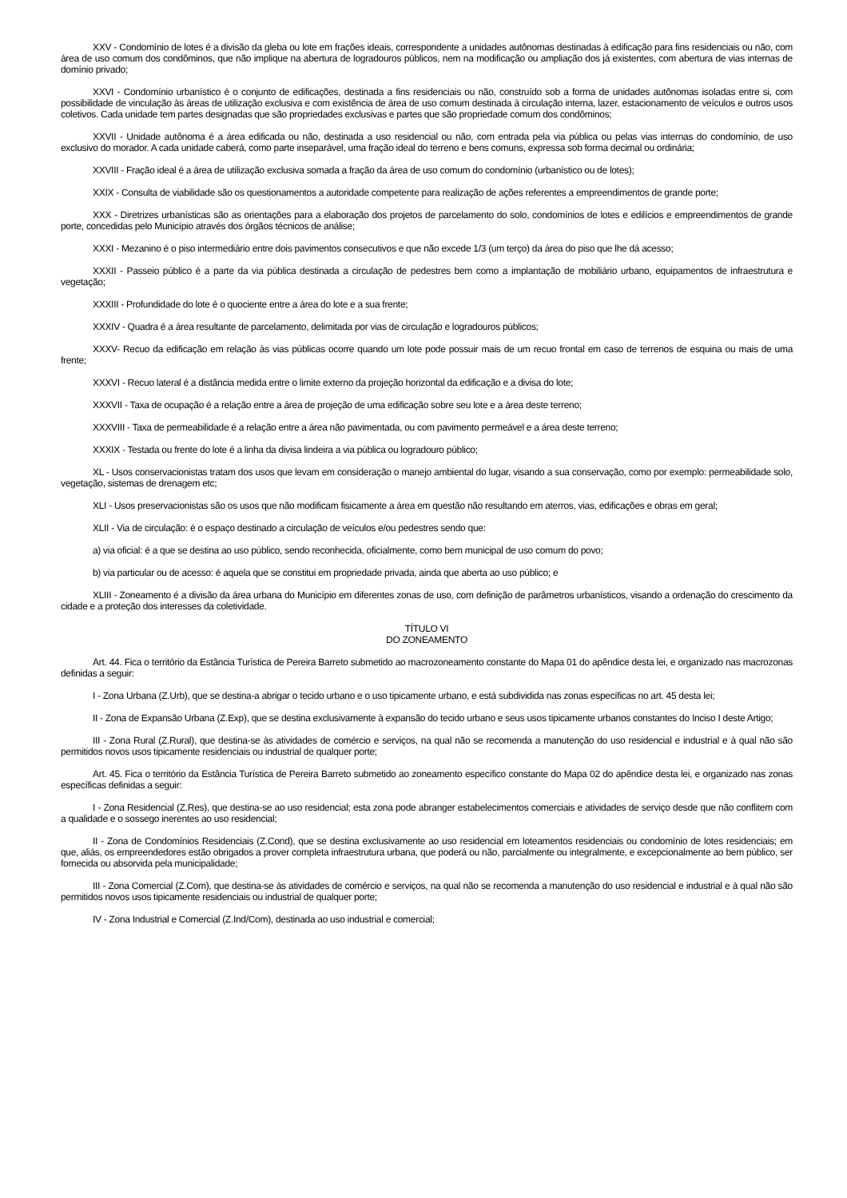XXV - Condomínio de lotes é a divisão da gleba ou lote em frações ideais, correspondente a unidades autônomas destinadas à edificação para fins residenciais ou não, com área de uso comum dos condôminos, que não implique na abertura de logradouros públicos, nem na modificação ou ampliação dos já existentes, com abertura de vias internas de domínio privado;
XXVI - Condomínio urbanístico é o conjunto de edificações, destinada a fins residenciais ou não, construído sob a forma de unidades autônomas isoladas entre si, com possibilidade de vinculação às áreas de utilização exclusiva e com existência de área de uso comum destinada à circulação interna, lazer, estacionamento de veículos e outros usos coletivos. Cada unidade tem partes designadas que são propriedades exclusivas e partes que são propriedade comum dos condôminos;
XXVII - Unidade autônoma é a área edificada ou não, destinada a uso residencial ou não, com entrada pela via pública ou pelas vias internas do condomínio, de uso exclusivo do morador. A cada unidade caberá, como parte inseparável, uma fração ideal do terreno e bens comuns, expressa sob forma decimal ou ordinária;
XXVIII - Fração ideal é a área de utilização exclusiva somada a fração da área de uso comum do condomínio (urbanístico ou de lotes);
XXIX - Consulta de viabilidade são os questionamentos a autoridade competente para realização de ações referentes a empreendimentos de grande porte;
XXX - Diretrizes urbanísticas são as orientações para a elaboração dos projetos de parcelamento do solo, condomínios de lotes e edilícios e empreendimentos de grande porte, concedidas pelo Município através dos órgãos técnicos de análise;
XXXI - Mezanino é o piso intermediário entre dois pavimentos consecutivos e que não excede 1/3 (um terço) da área do piso que lhe dá acesso;
XXXII - Passeio público é a parte da via pública destinada a circulação de pedestres bem como a implantação de mobiliário urbano, equipamentos de infraestrutura e vegetação;
XXXIII - Profundidade do lote é o quociente entre a área do lote e a sua frente;
XXXIV - Quadra é a área resultante de parcelamento, delimitada por vias de circulação e logradouros públicos;
XXXV- Recuo da edificação em relação às vias públicas ocorre quando um lote pode possuir mais de um recuo frontal em caso de terrenos de esquina ou mais de uma frente;
XXXVI - Recuo lateral é a distância medida entre o limite externo da projeção horizontal da edificação e a divisa do lote;
XXXVII - Taxa de ocupação é a relação entre a área de projeção de uma edificação sobre seu lote e a área deste terreno;
XXXVIII - Taxa de permeabilidade é a relação entre a área não pavimentada, ou com pavimento permeável e a área deste terreno;
XXXIX - Testada ou frente do lote é a linha da divisa lindeira a via pública ou logradouro público;
XL - Usos conservacionistas tratam dos usos que levam em consideração o manejo ambiental do lugar, visando a sua conservação, como por exemplo: permeabilidade solo, vegetação, sistemas de drenagem etc;
XLI - Usos preservacionistas são os usos que não modificam fisicamente a área em questão não resultando em aterros, vias, edificações e obras em geral;
XLII - Via de circulação: é o espaço destinado a circulação de veículos e/ou pedestres sendo que:
a) via oficial: é a que se destina ao uso público, sendo reconhecida, oficialmente, como bem municipal de uso comum do povo;
b) via particular ou de acesso: é aquela que se constitui em propriedade privada, ainda que aberta ao uso público; e
XLIII - Zoneamento é a divisão da área urbana do Município em diferentes zonas de uso, com definição de parâmetros urbanísticos, visando a ordenação do crescimento da cidade e a proteção dos interesses da coletividade.
TÍTULO VI
DO ZONEAMENTO
Art. 44. Fica o território da Estância Turística de Pereira Barreto submetido ao macrozoneamento constante do Mapa 01 do apêndice desta lei, e organizado nas macrozonas definidas a seguir:
I - Zona Urbana (Z.Urb), que se destina-a abrigar o tecido urbano e o uso tipicamente urbano, e está subdividida nas zonas específicas no art. 45 desta lei;
II - Zona de Expansão Urbana (Z.Exp), que se destina exclusivamente à expansão do tecido urbano e seus usos tipicamente urbanos constantes do Inciso I deste Artigo;
III - Zona Rural (Z.Rural), que destina-se às atividades de comércio e serviços, na qual não se recomenda a manutenção do uso residencial e industrial e à qual não são permitidos novos usos tipicamente residenciais ou industrial de qualquer porte;
Art. 45. Fica o território da Estância Turística de Pereira Barreto submetido ao zoneamento específico constante do Mapa 02 do apêndice desta lei, e organizado nas zonas específicas definidas a seguir:
I - Zona Residencial (Z.Res), que destina-se ao uso residencial; esta zona pode abranger estabelecimentos comerciais e atividades de serviço desde que não conflitem com a qualidade e o sossego inerentes ao uso residencial;
II - Zona de Condomínios Residenciais (Z.Cond), que se destina exclusivamente ao uso residencial em loteamentos residenciais ou condomínio de lotes residenciais; em que, aliás, os empreendedores estão obrigados a prover completa infraestrutura urbana, que poderá ou não, parcialmente ou integralmente, e excepcionalmente ao bem público, ser fornecida ou absorvida pela municipalidade;
III - Zona Comercial (Z.Com), que destina-se às atividades de comércio e serviços, na qual não se recomenda a manutenção do uso residencial e industrial e à qual não são permitidos novos usos tipicamente residenciais ou industrial de qualquer porte;
IV - Zona Industrial e Comercial (Z.Ind/Com), destinada ao uso industrial e comercial;